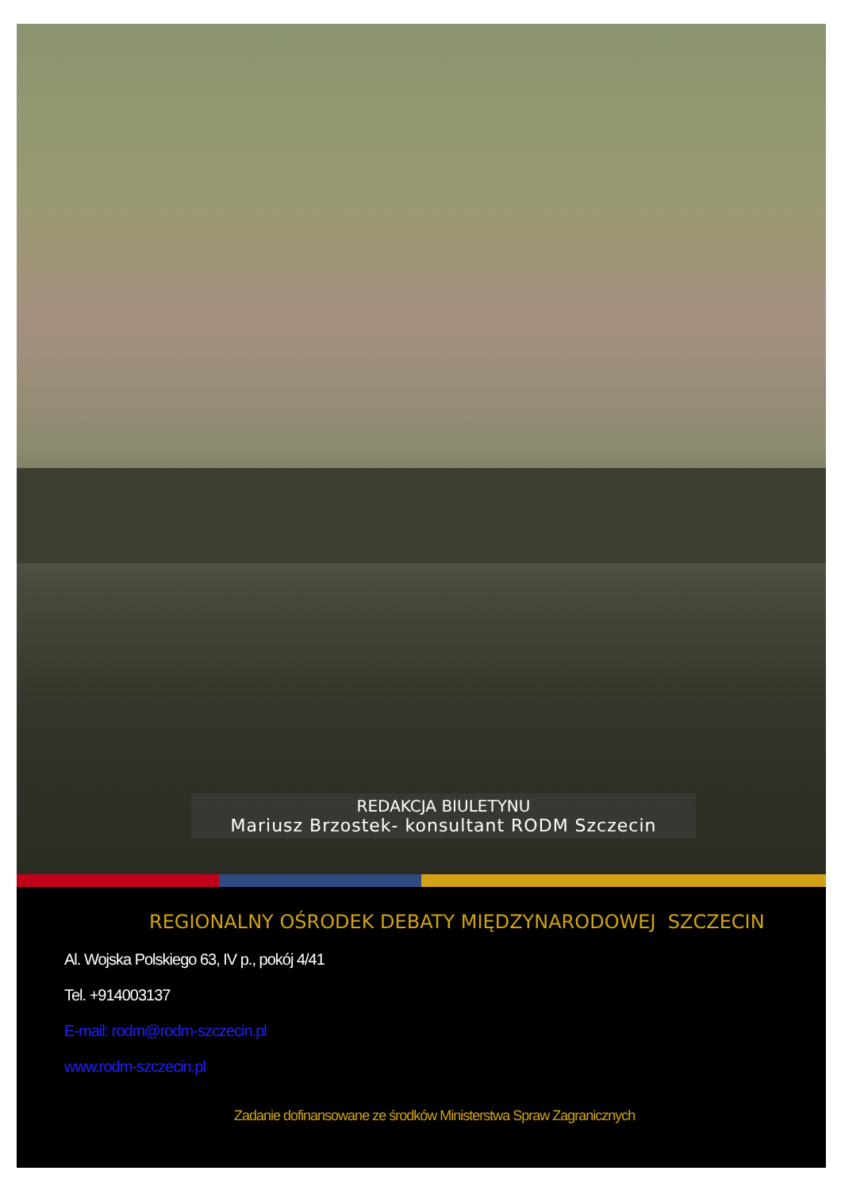REDAKCJA BIULETYNU
Mariusz Brzostek- konsultant RODM Szczecin
REGIONALNY OŚRODEK DEBATY MIĘDZYNARODOWEJ SZCZECIN
Al. Wojska Polskiego 63, IV p., pokój 4/41
Tel. +914003137
E-mail: rodm@rodm-szczecin.pl
www.rodm-szczecin.pl
Zadanie dofinansowane ze środków Ministerstwa Spraw Zagranicznych